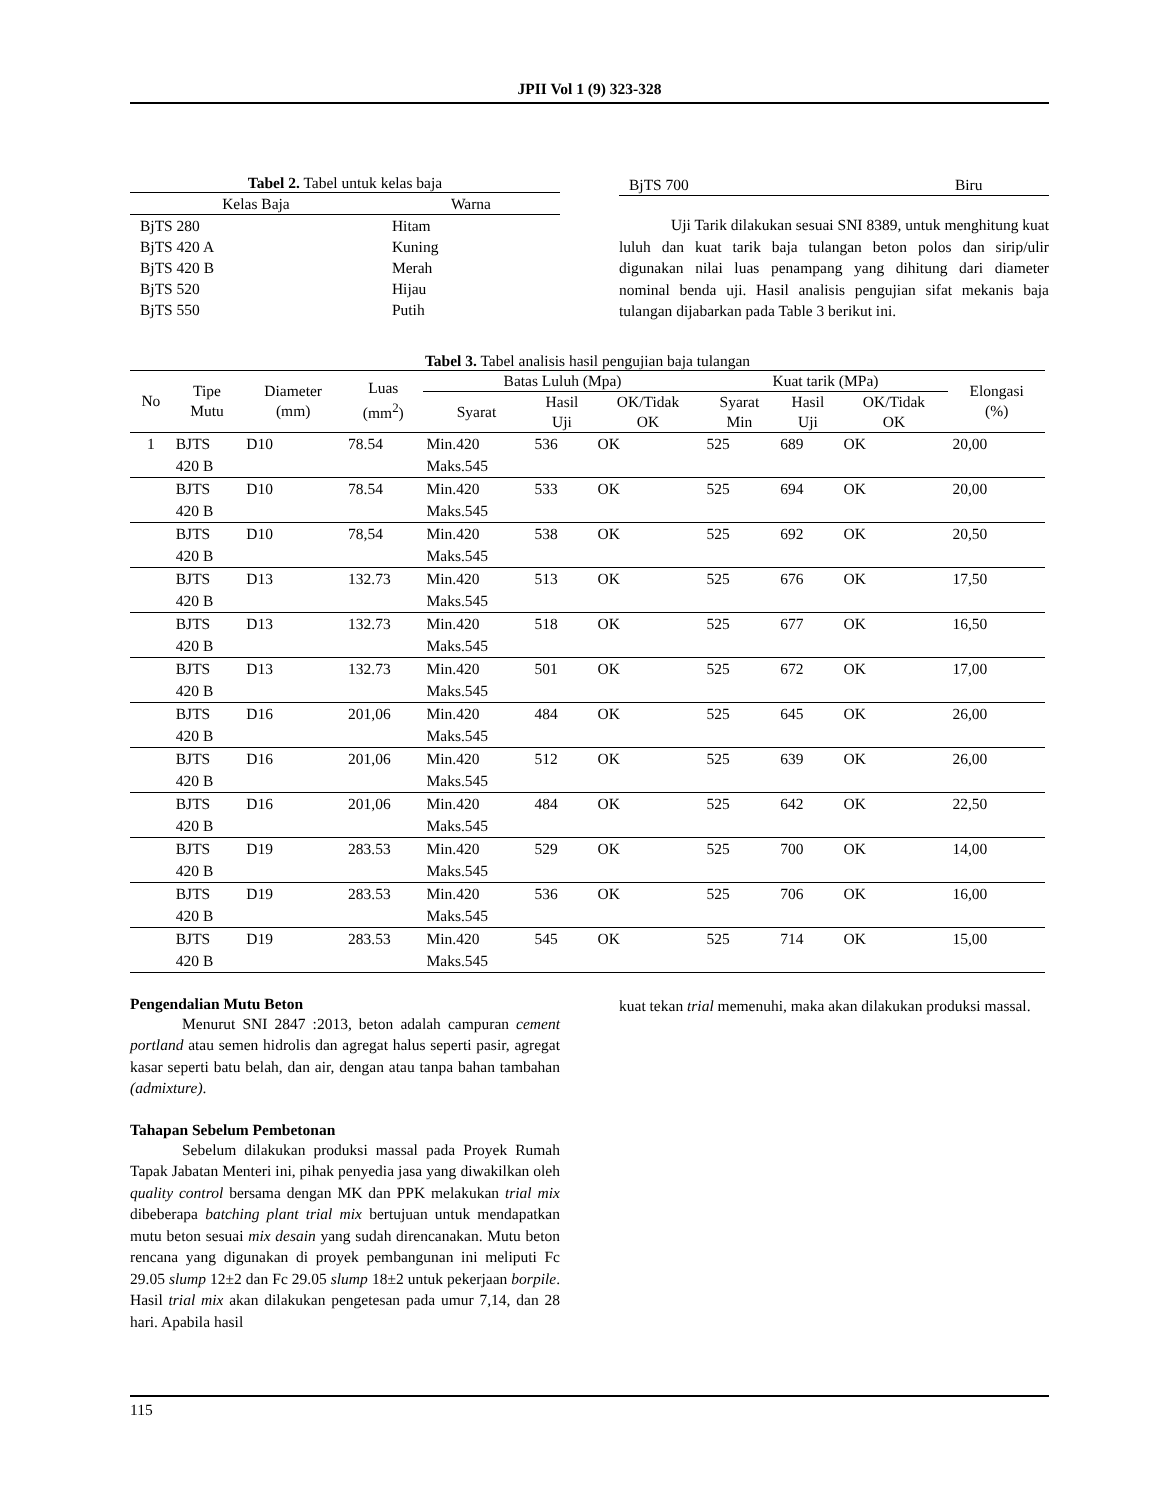JPII Vol 1 (9) 323-328
Tabel 2. Tabel untuk kelas baja
| Kelas Baja | Warna |
| --- | --- |
| BjTS 280 | Hitam |
| BjTS 420 A | Kuning |
| BjTS 420 B | Merah |
| BjTS 520 | Hijau |
| BjTS 550 | Putih |
| BjTS 700 | Biru |
Uji Tarik dilakukan sesuai SNI 8389, untuk menghitung kuat luluh dan kuat tarik baja tulangan beton polos dan sirip/ulir digunakan nilai luas penampang yang dihitung dari diameter nominal benda uji. Hasil analisis pengujian sifat mekanis baja tulangan dijabarkan pada Table 3 berikut ini.
Tabel 3. Tabel analisis hasil pengujian baja tulangan
| No | Tipe Mutu | Diameter (mm) | Luas (mm<sup>2</sup>) | Batas Luluh (Mpa) | | | Kuat tarik (MPa) | | | Elongasi (%) |
| --- | --- | --- | --- | --- | --- | --- | --- | --- | --- | --- |
| | | | | Syarat | Hasil Uji | OK/Tidak OK | Syarat Min | Hasil Uji | OK/Tidak OK | |
| 1 | BJTS 420 B | D10 | 78.54 | Min.420 Maks.545 | 536 | OK | 525 | 689 | OK | 20,00 |
| | BJTS 420 B | D10 | 78.54 | Min.420 Maks.545 | 533 | OK | 525 | 694 | OK | 20,00 |
| | BJTS 420 B | D10 | 78,54 | Min.420 Maks.545 | 538 | OK | 525 | 692 | OK | 20,50 |
| | BJTS 420 B | D13 | 132.73 | Min.420 Maks.545 | 513 | OK | 525 | 676 | OK | 17,50 |
| | BJTS 420 B | D13 | 132.73 | Min.420 Maks.545 | 518 | OK | 525 | 677 | OK | 16,50 |
| | BJTS 420 B | D13 | 132.73 | Min.420 Maks.545 | 501 | OK | 525 | 672 | OK | 17,00 |
| | BJTS 420 B | D16 | 201,06 | Min.420 Maks.545 | 484 | OK | 525 | 645 | OK | 26,00 |
| | BJTS 420 B | D16 | 201,06 | Min.420 Maks.545 | 512 | OK | 525 | 639 | OK | 26,00 |
| | BJTS 420 B | D16 | 201,06 | Min.420 Maks.545 | 484 | OK | 525 | 642 | OK | 22,50 |
| | BJTS 420 B | D19 | 283.53 | Min.420 Maks.545 | 529 | OK | 525 | 700 | OK | 14,00 |
| | BJTS 420 B | D19 | 283.53 | Min.420 Maks.545 | 536 | OK | 525 | 706 | OK | 16,00 |
| | BJTS 420 B | D19 | 283.53 | Min.420 Maks.545 | 545 | OK | 525 | 714 | OK | 15,00 |
Pengendalian Mutu Beton
Menurut SNI 2847 :2013, beton adalah campuran cement portland atau semen hidrolis dan agregat halus seperti pasir, agregat kasar seperti batu belah, dan air, dengan atau tanpa bahan tambahan (admixture).
Tahapan Sebelum Pembetonan
Sebelum dilakukan produksi massal pada Proyek Rumah Tapak Jabatan Menteri ini, pihak penyedia jasa yang diwakilkan oleh quality control bersama dengan MK dan PPK melakukan trial mix dibeberapa batching plant trial mix bertujuan untuk mendapatkan mutu beton sesuai mix desain yang sudah direncanakan. Mutu beton rencana yang digunakan di proyek pembangunan ini meliputi Fc 29.05 slump 12±2 dan Fc 29.05 slump 18±2 untuk pekerjaan borpile. Hasil trial mix akan dilakukan pengetesan pada umur 7,14, dan 28 hari. Apabila hasil
kuat tekan trial memenuhi, maka akan dilakukan produksi massal.
115